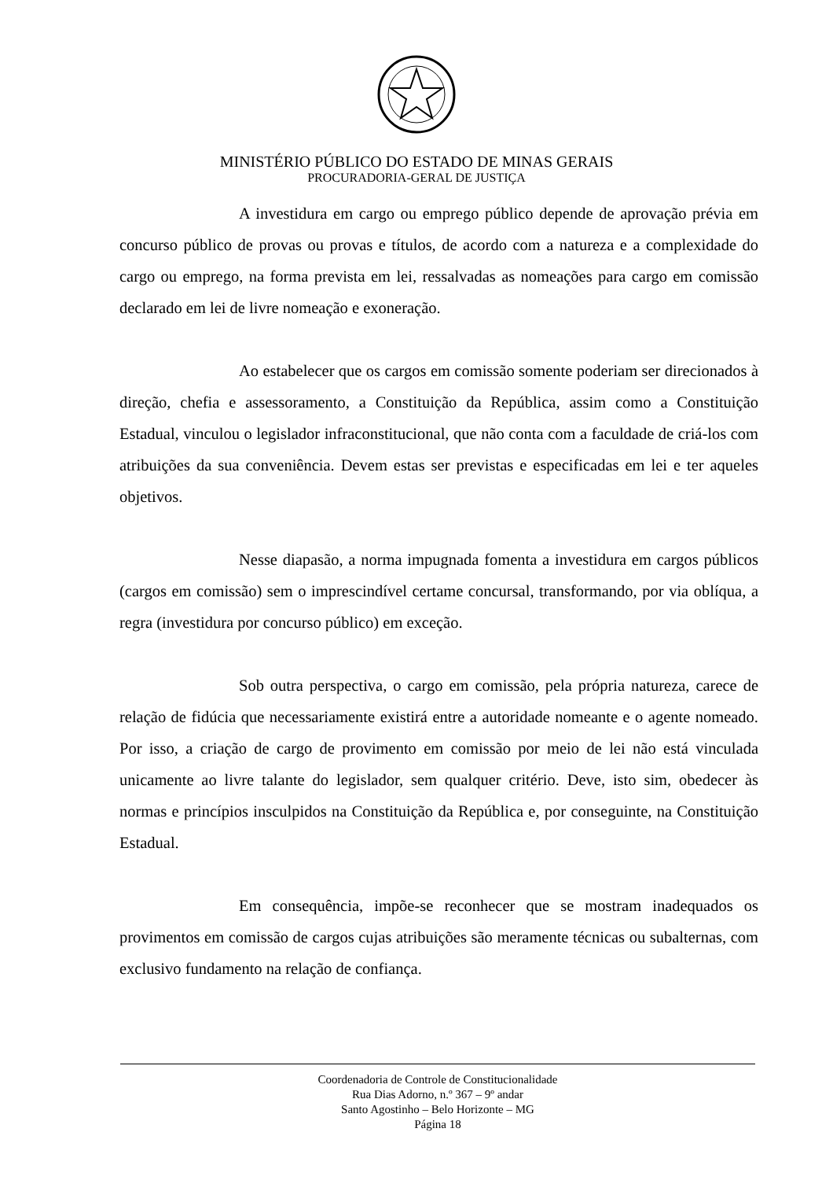MINISTÉRIO PÚBLICO DO ESTADO DE MINAS GERAIS
PROCURADORIA-GERAL DE JUSTIÇA
A investidura em cargo ou emprego público depende de aprovação prévia em concurso público de provas ou provas e títulos, de acordo com a natureza e a complexidade do cargo ou emprego, na forma prevista em lei, ressalvadas as nomeações para cargo em comissão declarado em lei de livre nomeação e exoneração.
Ao estabelecer que os cargos em comissão somente poderiam ser direcionados à direção, chefia e assessoramento, a Constituição da República, assim como a Constituição Estadual, vinculou o legislador infraconstitucional, que não conta com a faculdade de criá-los com atribuições da sua conveniência. Devem estas ser previstas e especificadas em lei e ter aqueles objetivos.
Nesse diapasão, a norma impugnada fomenta a investidura em cargos públicos (cargos em comissão) sem o imprescindível certame concursal, transformando, por via oblíqua, a regra (investidura por concurso público) em exceção.
Sob outra perspectiva, o cargo em comissão, pela própria natureza, carece de relação de fidúcia que necessariamente existirá entre a autoridade nomeante e o agente nomeado. Por isso, a criação de cargo de provimento em comissão por meio de lei não está vinculada unicamente ao livre talante do legislador, sem qualquer critério. Deve, isto sim, obedecer às normas e princípios insculpidos na Constituição da República e, por conseguinte, na Constituição Estadual.
Em consequência, impõe-se reconhecer que se mostram inadequados os provimentos em comissão de cargos cujas atribuições são meramente técnicas ou subalternas, com exclusivo fundamento na relação de confiança.
Coordenadoria de Controle de Constitucionalidade
Rua Dias Adorno, n.º 367 – 9º andar
Santo Agostinho – Belo Horizonte – MG
Página 18